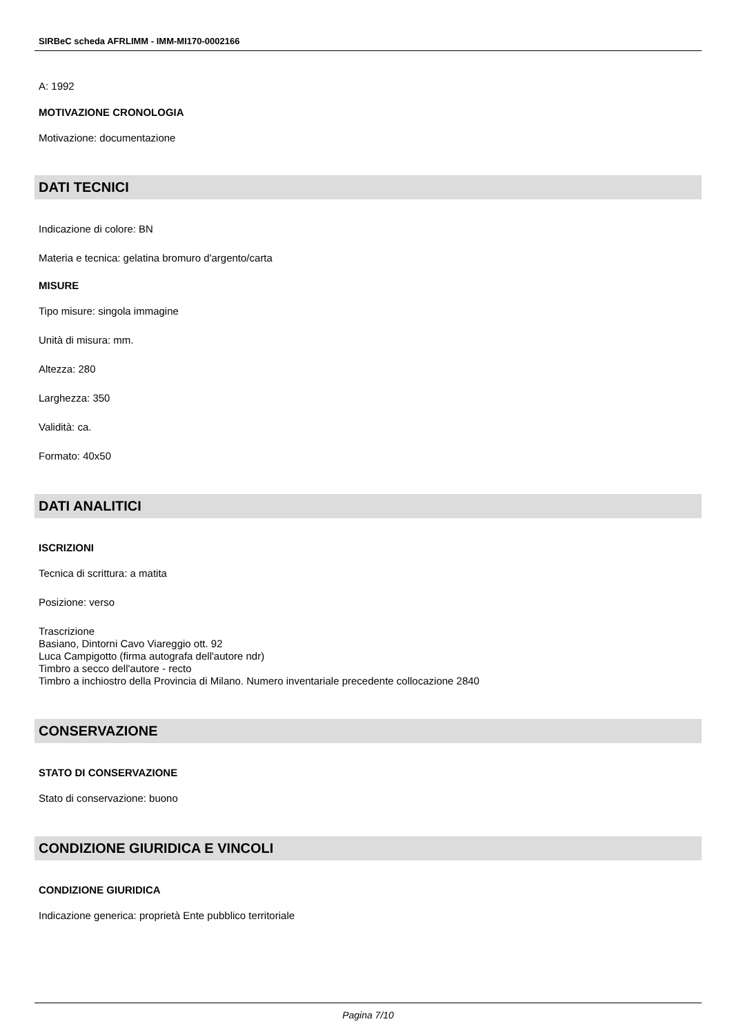SIRBeC scheda AFRLIMM - IMM-MI170-0002166
A: 1992
MOTIVAZIONE CRONOLOGIA
Motivazione: documentazione
DATI TECNICI
Indicazione di colore: BN
Materia e tecnica: gelatina bromuro d'argento/carta
MISURE
Tipo misure: singola immagine
Unità di misura: mm.
Altezza: 280
Larghezza: 350
Validità: ca.
Formato: 40x50
DATI ANALITICI
ISCRIZIONI
Tecnica di scrittura: a matita
Posizione: verso
Trascrizione
Basiano, Dintorni Cavo Viareggio ott. 92
Luca Campigotto (firma autografa dell'autore ndr)
Timbro a secco dell'autore - recto
Timbro a inchiostro della Provincia di Milano. Numero inventariale precedente collocazione 2840
CONSERVAZIONE
STATO DI CONSERVAZIONE
Stato di conservazione: buono
CONDIZIONE GIURIDICA E VINCOLI
CONDIZIONE GIURIDICA
Indicazione generica: proprietà Ente pubblico territoriale
Pagina 7/10